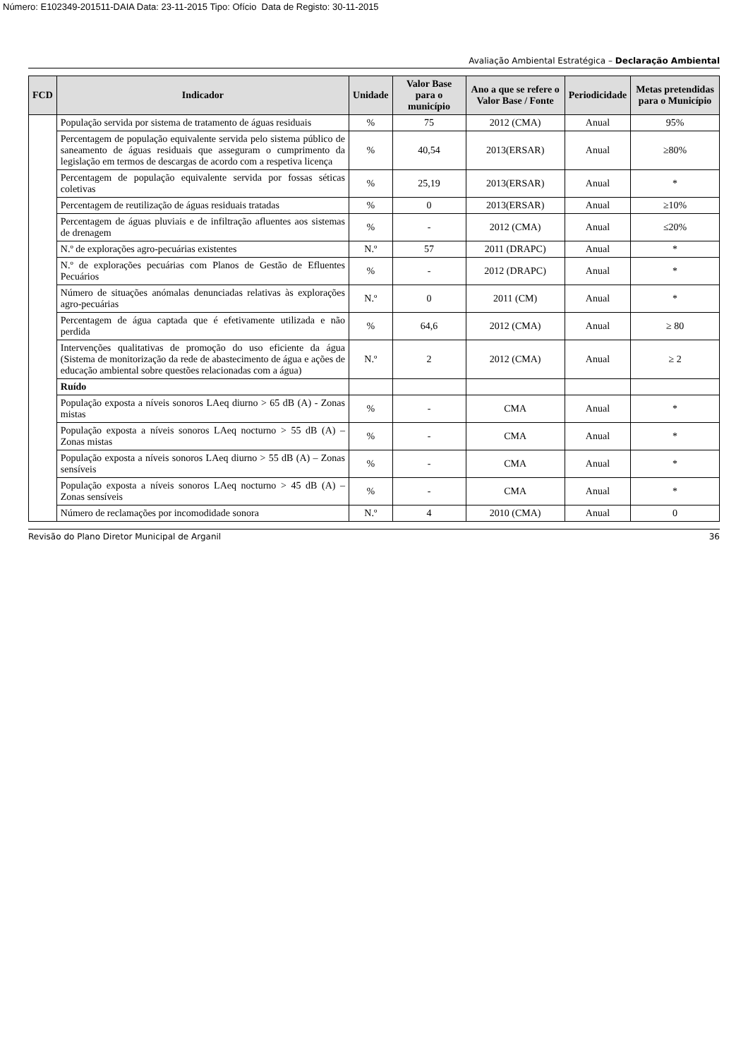Número: E102349-201511-DAIA Data: 23-11-2015 Tipo: Ofício Data de Registo: 30-11-2015
Avaliação Ambiental Estratégica – Declaração Ambiental
| FCD | Indicador | Unidade | Valor Base para o município | Ano a que se refere o Valor Base / Fonte | Periodicidade | Metas pretendidas para o Município |
| --- | --- | --- | --- | --- | --- | --- |
| | População servida por sistema de tratamento de águas residuais | % | 75 | 2012 (CMA) | Anual | 95% |
| | Percentagem de população equivalente servida pelo sistema público de saneamento de águas residuais que asseguram o cumprimento da legislação em termos de descargas de acordo com a respetiva licença | % | 40,54 | 2013(ERSAR) | Anual | ≥80% |
| | Percentagem de população equivalente servida por fossas séticas coletivas | % | 25,19 | 2013(ERSAR) | Anual | * |
| | Percentagem de reutilização de águas residuais tratadas | % | 0 | 2013(ERSAR) | Anual | ≥10% |
| | Percentagem de águas pluviais e de infiltração afluentes aos sistemas de drenagem | % | - | 2012 (CMA) | Anual | ≤20% |
| | N.º de explorações agro-pecuárias existentes | N.º | 57 | 2011 (DRAPC) | Anual | * |
| | N.º de explorações pecuárias com Planos de Gestão de Efluentes Pecuários | % | - | 2012 (DRAPC) | Anual | * |
| | Número de situações anómalas denunciadas relativas às explorações agro-pecuárias | N.º | 0 | 2011 (CM) | Anual | * |
| | Percentagem de água captada que é efetivamente utilizada e não perdida | % | 64,6 | 2012 (CMA) | Anual | ≥ 80 |
| | Intervenções qualitativas de promoção do uso eficiente da água (Sistema de monitorização da rede de abastecimento de água e ações de educação ambiental sobre questões relacionadas com a água) | N.º | 2 | 2012 (CMA) | Anual | ≥ 2 |
| | Ruído | | | | | |
| | População exposta a níveis sonoros LAeq diurno > 65 dB (A) - Zonas mistas | % | - | CMA | Anual | * |
| | População exposta a níveis sonoros LAeq nocturno > 55 dB (A) – Zonas mistas | % | - | CMA | Anual | * |
| | População exposta a níveis sonoros LAeq diurno > 55 dB (A) – Zonas sensíveis | % | - | CMA | Anual | * |
| | População exposta a níveis sonoros LAeq nocturno > 45 dB (A) – Zonas sensíveis | % | - | CMA | Anual | * |
| | Número de reclamações por incomodidade sonora | N.º | 4 | 2010 (CMA) | Anual | 0 |
Revisão do Plano Diretor Municipal de Arganil 36